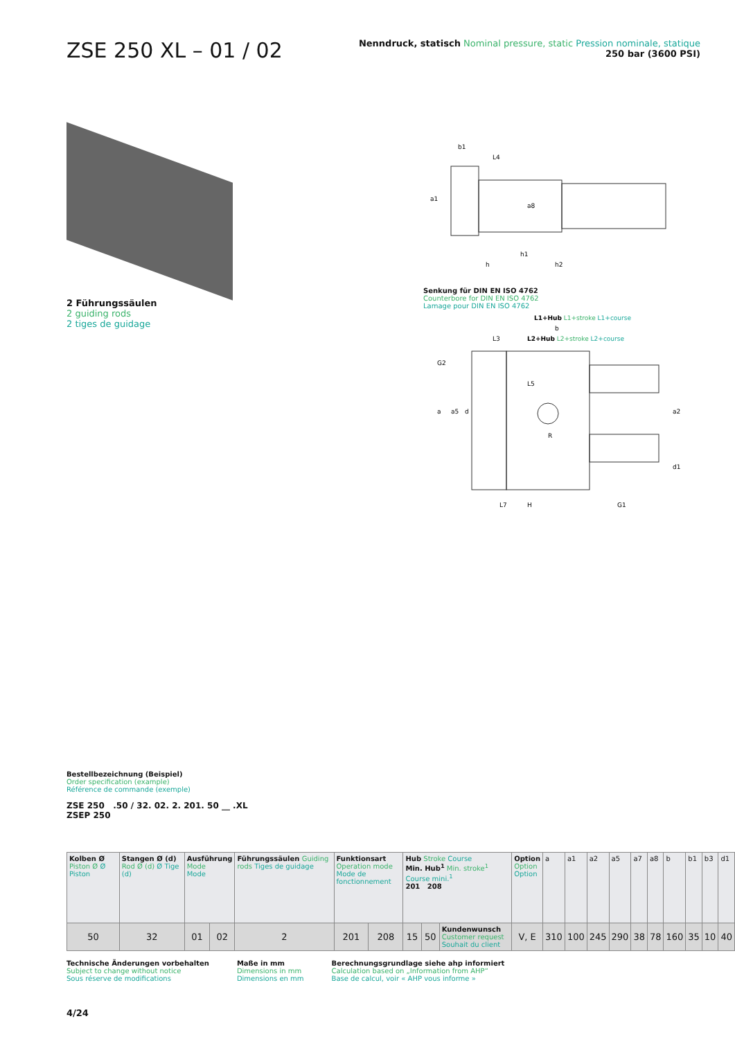ZSE 250 XL – 01 / 02
Nenndruck, statisch Nominal pressure, static Pression nominale, statique
250 bar (3600 PSI)
2 Führungssäulen
2 guiding rods
2 tiges de guidage
b1
L4
a1
a8
h1
h2
h
Senkung für DIN EN ISO 4762
Counterbore for DIN EN ISO 4762
Lamage pour DIN EN ISO 4762
L1+Hub L1+stroke L1+course
b
L3
L2+Hub L2+stroke L2+course
G2
L5
a
a5
d
R
a2
d1
L7
H
G1
Bestellbezeichnung (Beispiel)
Order specification (example)
Référence de commande (exemple)
ZSE 250 .50 / 32. 02. 2. 201. 50 __ .XL
ZSEP 250
| Kolben Ø Piston Ø Ø Piston | Stangen Ø (d) Rod Ø (d) Ø Tige (d) | Ausführung Mode Mode | | Führungssäulen Guiding rods Tiges de guidage | Funktionsart Operation mode Mode de fonctionnement | | Hub Stroke Course Min. Hub<sup>1</sup> Min. stroke<sup>1</sup> Course mini.<sup>1</sup> 201 208 | | | Option Option Option | a | a1 | a2 | a5 | a7 | a8 | b | b1 | b3 | d1 |
| --- | --- | --- | --- | --- | --- | --- | --- | --- | --- | --- | --- | --- | --- | --- | --- | --- | --- | --- | --- | --- |
| 50 | 32 | 01 | 02 | 2 | 201 | 208 | 15 | 50 | Kundenwunsch Customer request Souhait du client | V, E | 310 | 100 | 245 | 290 | 38 | 78 | 160 | 35 | 10 | 40 |
Technische Änderungen vorbehalten
Subject to change without notice
Sous réserve de modifications
Maße in mm
Dimensions in mm
Dimensions en mm
Berechnungsgrundlage siehe ahp informiert
Calculation based on „Information from AHP“
Base de calcul, voir « AHP vous informe »
4/24